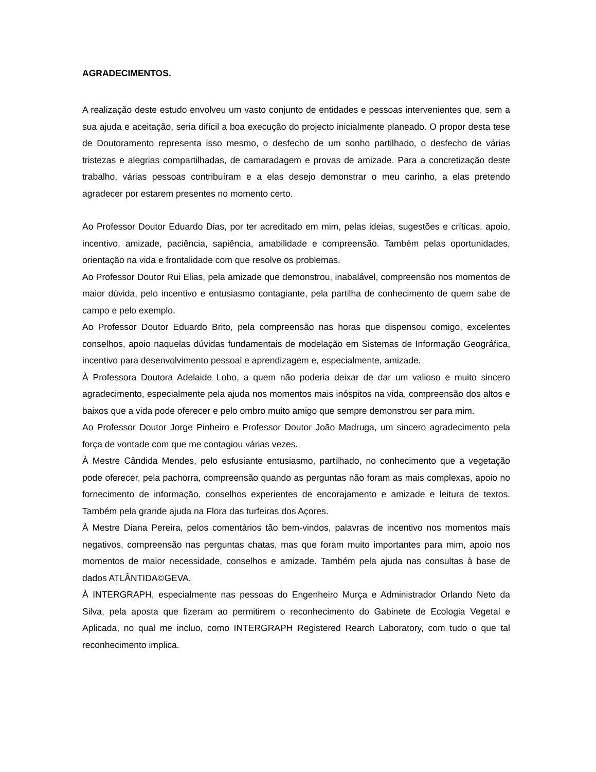AGRADECIMENTOS.
A realização deste estudo envolveu um vasto conjunto de entidades e pessoas intervenientes que, sem a sua ajuda e aceitação, seria difícil a boa execução do projecto inicialmente planeado. O propor desta tese de Doutoramento representa isso mesmo, o desfecho de um sonho partilhado, o desfecho de várias tristezas e alegrias compartilhadas, de camaradagem e provas de amizade. Para a concretização deste trabalho, várias pessoas contribuíram e a elas desejo demonstrar o meu carinho, a elas pretendo agradecer por estarem presentes no momento certo.
Ao Professor Doutor Eduardo Dias, por ter acreditado em mim, pelas ideias, sugestões e críticas, apoio, incentivo, amizade, paciência, sapiência, amabilidade e compreensão. Também pelas oportunidades, orientação na vida e frontalidade com que resolve os problemas.
Ao Professor Doutor Rui Elias, pela amizade que demonstrou, inabalável, compreensão nos momentos de maior dúvida, pelo incentivo e entusiasmo contagiante, pela partilha de conhecimento de quem sabe de campo e pelo exemplo.
Ao Professor Doutor Eduardo Brito, pela compreensão nas horas que dispensou comigo, excelentes conselhos, apoio naquelas dúvidas fundamentais de modelação em Sistemas de Informação Geográfica, incentivo para desenvolvimento pessoal e aprendizagem e, especialmente, amizade.
À Professora Doutora Adelaide Lobo, a quem não poderia deixar de dar um valioso e muito sincero agradecimento, especialmente pela ajuda nos momentos mais inóspitos na vida, compreensão dos altos e baixos que a vida pode oferecer e pelo ombro muito amigo que sempre demonstrou ser para mim.
Ao Professor Doutor Jorge Pinheiro e Professor Doutor João Madruga, um sincero agradecimento pela força de vontade com que me contagiou várias vezes.
À Mestre Cândida Mendes, pelo esfusiante entusiasmo, partilhado, no conhecimento que a vegetação pode oferecer, pela pachorra, compreensão quando as perguntas não foram as mais complexas, apoio no fornecimento de informação, conselhos experientes de encorajamento e amizade e leitura de textos. Também pela grande ajuda na Flora das turfeiras dos Açores.
À Mestre Diana Pereira, pelos comentários tão bem-vindos, palavras de incentivo nos momentos mais negativos, compreensão nas perguntas chatas, mas que foram muito importantes para mim, apoio nos momentos de maior necessidade, conselhos e amizade. Também pela ajuda nas consultas à base de dados ATLÂNTIDA©GEVA.
À INTERGRAPH, especialmente nas pessoas do Engenheiro Murça e Administrador Orlando Neto da Silva, pela aposta que fizeram ao permitirem o reconhecimento do Gabinete de Ecologia Vegetal e Aplicada, no qual me incluo, como INTERGRAPH Registered Rearch Laboratory, com tudo o que tal reconhecimento implica.